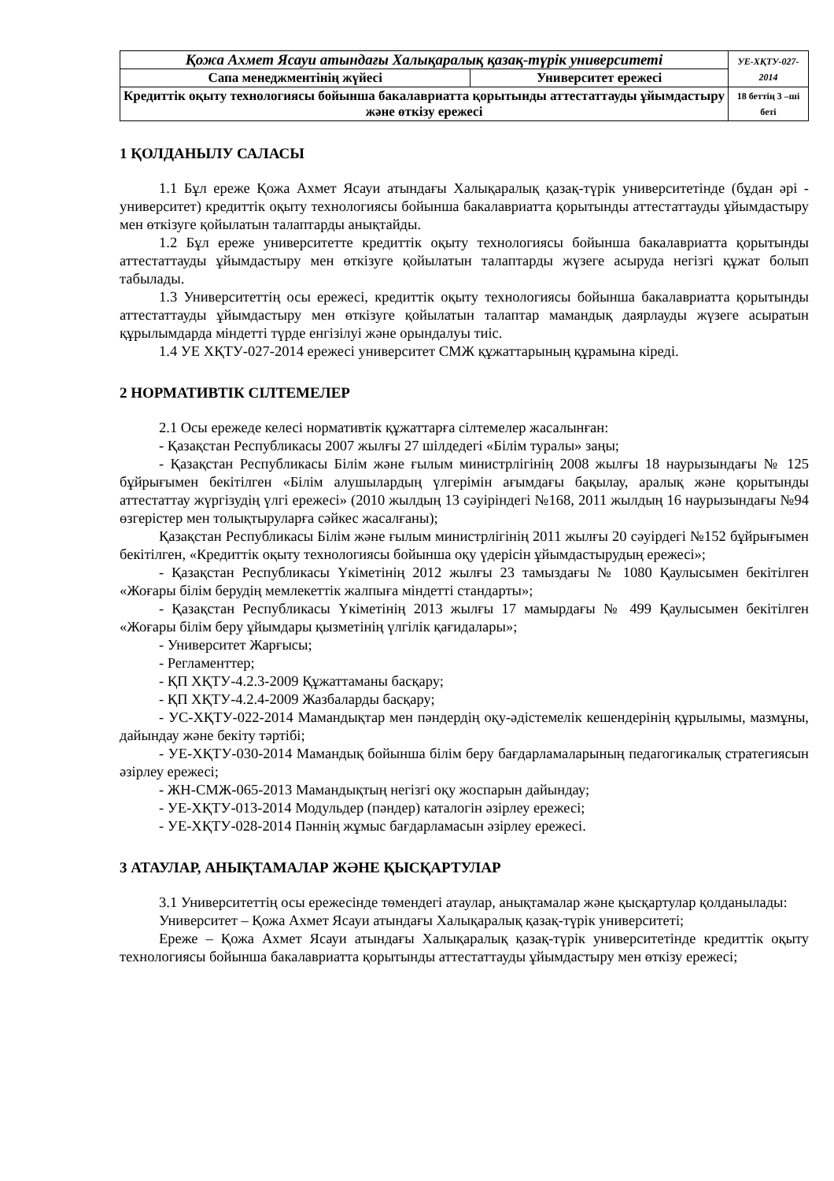| Қожа Ахмет Ясауи атындағы Халықаралық қазақ-түрік университеті | | УЕ-ХҚТУ-027-2014 |
| Сапа менеджментінің жүйесі | Университет ережесі | |
| Кредиттік оқыту технологиясы бойынша бакалавриатта қорытынды аттестаттауды ұйымдастыру және өткізу ережесі | | 18 беттің 3 –ші беті |
1 ҚОЛДАНЫЛУ САЛАСЫ
1.1 Бұл ереже Қожа Ахмет Ясауи атындағы Халықаралық қазақ-түрік университетінде (бұдан әрі - университет) кредиттік оқыту технологиясы бойынша бакалавриатта қорытынды аттестаттауды ұйымдастыру мен өткізуге қойылатын талаптарды анықтайды.
1.2 Бұл ереже университетте кредиттік оқыту технологиясы бойынша бакалавриатта қорытынды аттестаттауды ұйымдастыру мен өткізуге қойылатын талаптарды жүзеге асыруда негізгі құжат болып табылады.
1.3 Университеттің осы ережесі, кредиттік оқыту технологиясы бойынша бакалавриатта қорытынды аттестаттауды ұйымдастыру мен өткізуге қойылатын талаптар мамандық даярлауды жүзеге асыратын құрылымдарда міндетті түрде енгізілуі және орындалуы тиіс.
1.4 УЕ ХҚТУ-027-2014 ережесі университет СМЖ құжаттарының құрамына кіреді.
2 НОРМАТИВТІК СІЛТЕМЕЛЕР
2.1 Осы ережеде келесі нормативтік құжаттарға сілтемелер жасалынған:
- Қазақстан Республикасы 2007 жылғы 27 шілдедегі «Білім туралы» заңы;
- Қазақстан Республикасы Білім және ғылым министрлігінің 2008 жылғы 18 наурызындағы № 125 бұйрығымен бекітілген «Білім алушылардың үлгерімін ағымдағы бақылау, аралық және қорытынды аттестаттау жүргізудің үлгі ережесі» (2010 жылдың 13 сәуіріндегі №168, 2011 жылдың 16 наурызындағы №94 өзгерістер мен толықтыруларға сәйкес жасалғаны);
Қазақстан Республикасы Білім және ғылым министрлігінің 2011 жылғы 20 сәуірдегі №152 бұйрығымен бекітілген, «Кредиттік оқыту технологиясы бойынша оқу үдерісін ұйымдастырудың ережесі»;
- Қазақстан Республикасы Үкіметінің 2012 жылғы 23 тамыздағы № 1080 Қаулысымен бекітілген «Жоғары білім берудің мемлекеттік жалпыға міндетті стандарты»;
- Қазақстан Республикасы Үкіметінің 2013 жылғы 17 мамырдағы № 499 Қаулысымен бекітілген «Жоғары білім беру ұйымдары қызметінің үлгілік қағидалары»;
- Университет Жарғысы;
- Регламенттер;
- ҚП ХҚТУ-4.2.3-2009 Құжаттаманы басқару;
- ҚП ХҚТУ-4.2.4-2009 Жазбаларды басқару;
- УС-ХҚТУ-022-2014 Мамандықтар мен пәндердің оқу-әдістемелік кешендерінің құрылымы, мазмұны, дайындау және бекіту тәртібі;
- УЕ-ХҚТУ-030-2014 Мамандық бойынша білім беру бағдарламаларының педагогикалық стратегиясын әзірлеу ережесі;
- ЖН-СМЖ-065-2013 Мамандықтың негізгі оқу жоспарын дайындау;
- УЕ-ХҚТУ-013-2014 Модульдер (пәндер) каталогін әзірлеу ережесі;
- УЕ-ХҚТУ-028-2014 Пәннің жұмыс бағдарламасын әзірлеу ережесі.
3 АТАУЛАР, АНЫҚТАМАЛАР ЖӘНЕ ҚЫСҚАРТУЛАР
3.1 Университеттің осы ережесінде төмендегі атаулар, анықтамалар және қысқартулар қолданылады:
Университет – Қожа Ахмет Ясауи атындағы Халықаралық қазақ-түрік университеті;
Ереже – Қожа Ахмет Ясауи атындағы Халықаралық қазақ-түрік университетінде кредиттік оқыту технологиясы бойынша бакалавриатта қорытынды аттестаттауды ұйымдастыру мен өткізу ережесі;